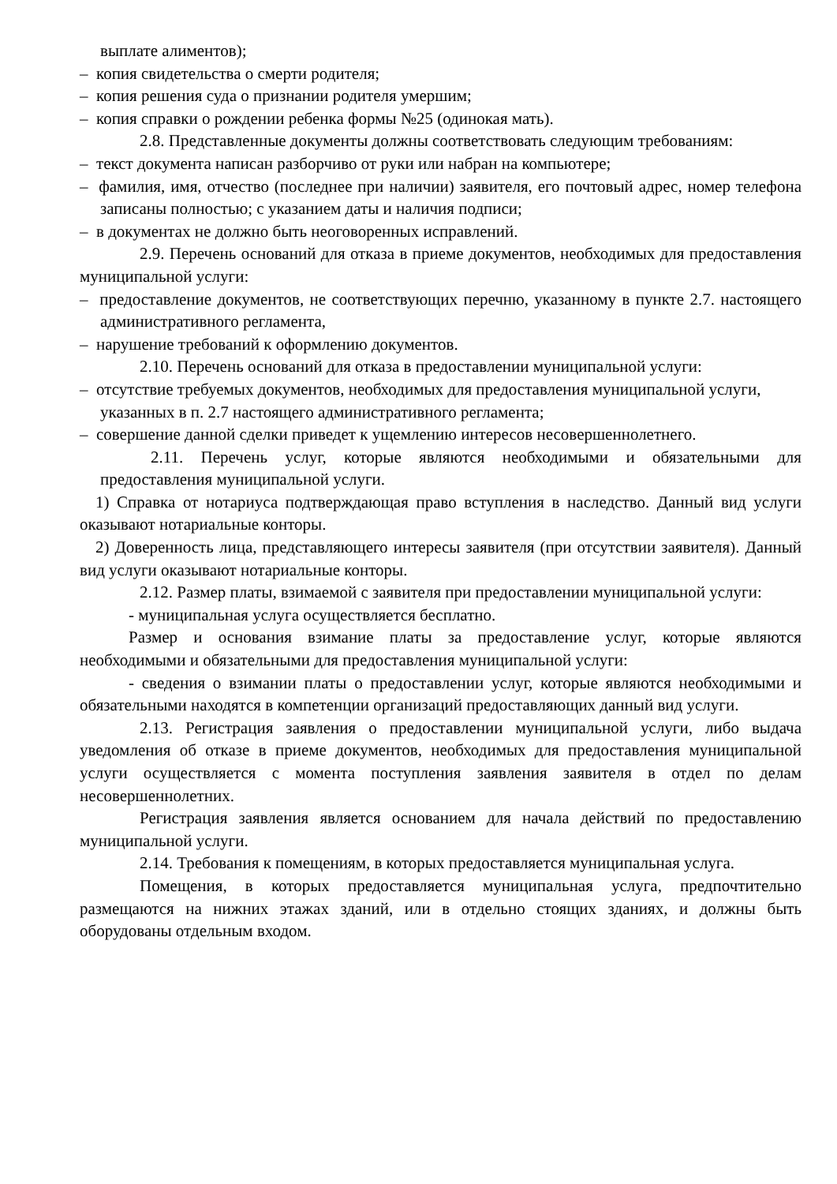выплате алиментов);
– копия свидетельства о смерти родителя;
– копия решения суда о признании родителя умершим;
– копия справки о рождении ребенка формы №25 (одинокая мать).
2.8. Представленные документы должны соответствовать следующим требованиям:
– текст документа написан разборчиво от руки или набран на компьютере;
– фамилия, имя, отчество (последнее при наличии) заявителя, его почтовый адрес, номер телефона записаны полностью; с указанием даты и наличия подписи;
– в документах не должно быть неоговоренных исправлений.
2.9. Перечень оснований для отказа в приеме документов, необходимых для предоставления муниципальной услуги:
– предоставление документов, не соответствующих перечню, указанному в пункте 2.7. настоящего административного регламента,
– нарушение требований к оформлению документов.
2.10. Перечень оснований для отказа в предоставлении муниципальной услуги:
– отсутствие требуемых документов, необходимых для предоставления муниципальной услуги, указанных в п. 2.7 настоящего административного регламента;
– совершение данной сделки приведет к ущемлению интересов несовершеннолетнего.
2.11. Перечень услуг, которые являются необходимыми и обязательными для предоставления муниципальной услуги.
1) Справка от нотариуса подтверждающая право вступления в наследство. Данный вид услуги оказывают нотариальные конторы.
2) Доверенность лица, представляющего интересы заявителя (при отсутствии заявителя). Данный вид услуги оказывают нотариальные конторы.
2.12. Размер платы, взимаемой с заявителя при предоставлении муниципальной услуги:
- муниципальная услуга осуществляется бесплатно.
Размер и основания взимание платы за предоставление услуг, которые являются необходимыми и обязательными для предоставления муниципальной услуги:
- сведения о взимании платы о предоставлении услуг, которые являются необходимыми и обязательными находятся в компетенции организаций предоставляющих данный вид услуги.
2.13. Регистрация заявления о предоставлении муниципальной услуги, либо выдача уведомления об отказе в приеме документов, необходимых для предоставления муниципальной услуги осуществляется с момента поступления заявления заявителя в отдел по делам несовершеннолетних.
Регистрация заявления является основанием для начала действий по предоставлению муниципальной услуги.
2.14. Требования к помещениям, в которых предоставляется муниципальная услуга.
Помещения, в которых предоставляется муниципальная услуга, предпочтительно размещаются на нижних этажах зданий, или в отдельно стоящих зданиях, и должны быть оборудованы отдельным входом.